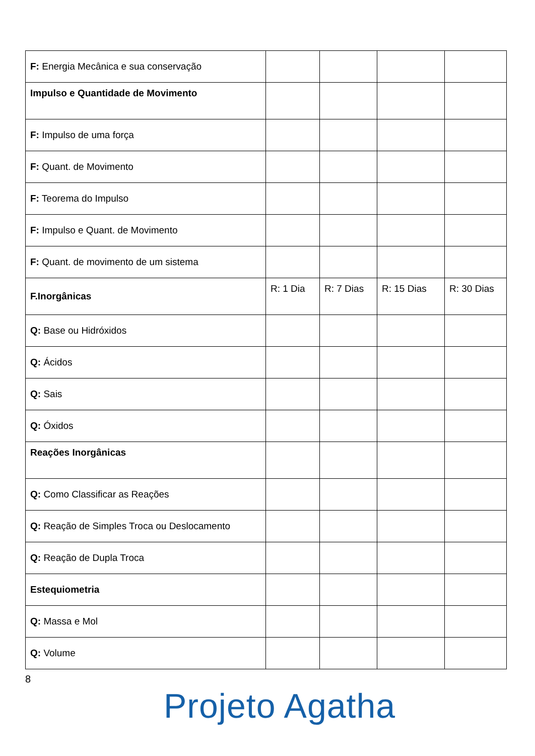| F: Energia Mecânica e sua conservação | | | | |
| Impulso e Quantidade de Movimento | | | | |
| F: Impulso de uma força | | | | |
| F: Quant. de Movimento | | | | |
| F: Teorema do Impulso | | | | |
| F: Impulso e Quant. de Movimento | | | | |
| F: Quant. de movimento de um sistema | | | | |
| F.Inorgânicas | R: 1 Dia | R: 7 Dias | R: 15 Dias | R: 30 Dias |
| Q: Base ou Hidróxidos | | | | |
| Q: Ácidos | | | | |
| Q: Sais | | | | |
| Q: Óxidos | | | | |
| Reações Inorgânicas | | | | |
| Q: Como Classificar as Reações | | | | |
| Q: Reação de Simples Troca ou Deslocamento | | | | |
| Q: Reação de Dupla Troca | | | | |
| Estequiometria | | | | |
| Q: Massa e Mol | | | | |
| Q: Volume | | | | |
8
Projeto Agatha